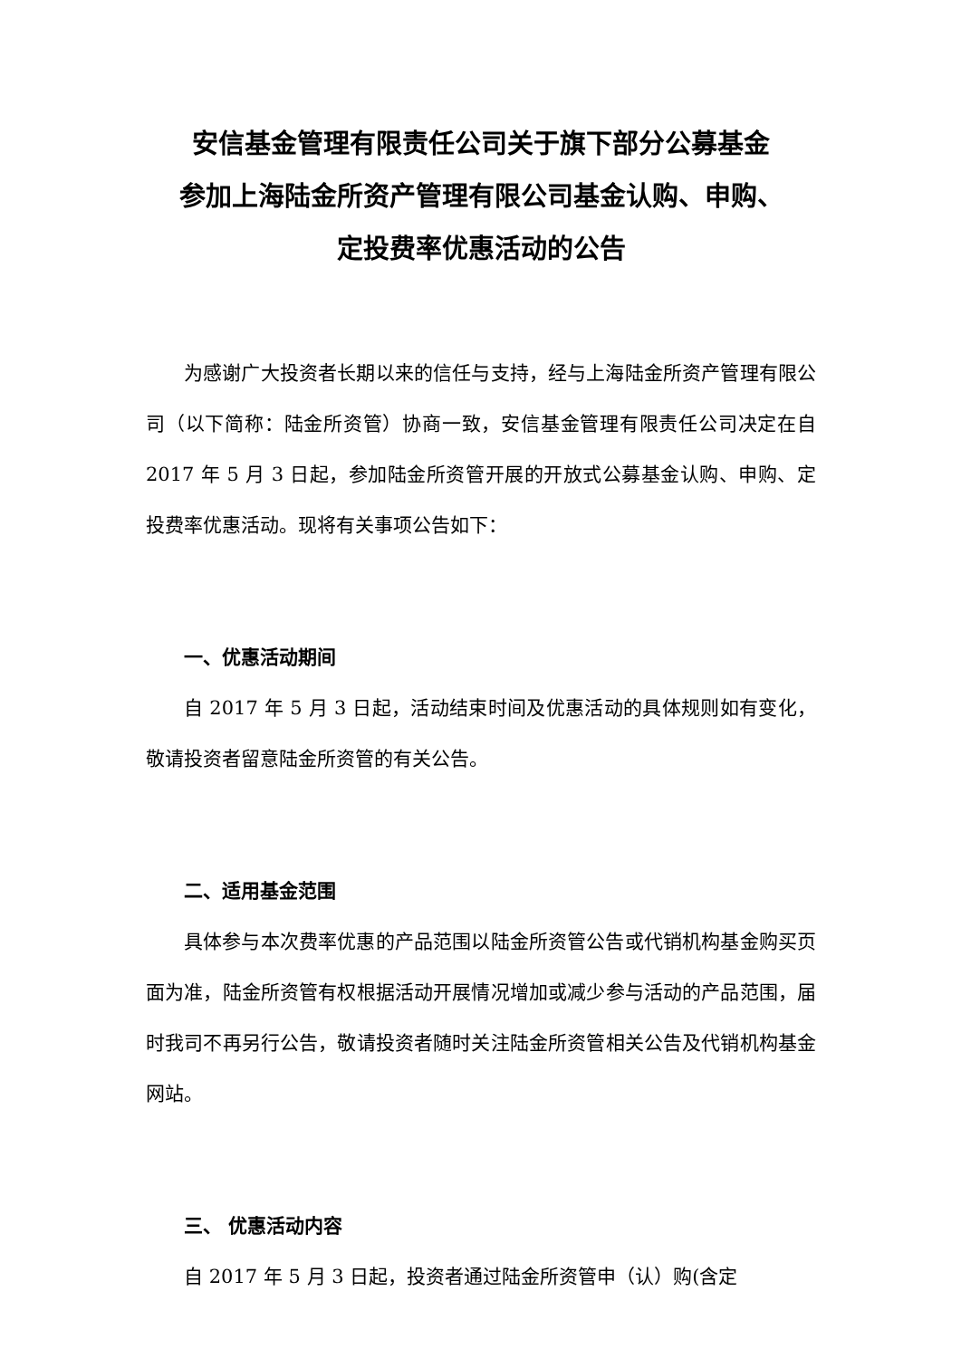安信基金管理有限责任公司关于旗下部分公募基金
参加上海陆金所资产管理有限公司基金认购、申购、
定投费率优惠活动的公告
为感谢广大投资者长期以来的信任与支持，经与上海陆金所资产管理有限公司（以下简称：陆金所资管）协商一致，安信基金管理有限责任公司决定在自 2017 年 5 月 3 日起，参加陆金所资管开展的开放式公募基金认购、申购、定投费率优惠活动。现将有关事项公告如下：
一、优惠活动期间
自 2017 年 5 月 3 日起，活动结束时间及优惠活动的具体规则如有变化，敬请投资者留意陆金所资管的有关公告。
二、适用基金范围
具体参与本次费率优惠的产品范围以陆金所资管公告或代销机构基金购买页面为准，陆金所资管有权根据活动开展情况增加或减少参与活动的产品范围，届时我司不再另行公告，敬请投资者随时关注陆金所资管相关公告及代销机构基金网站。
三、 优惠活动内容
自 2017 年 5 月 3 日起，投资者通过陆金所资管申（认）购(含定